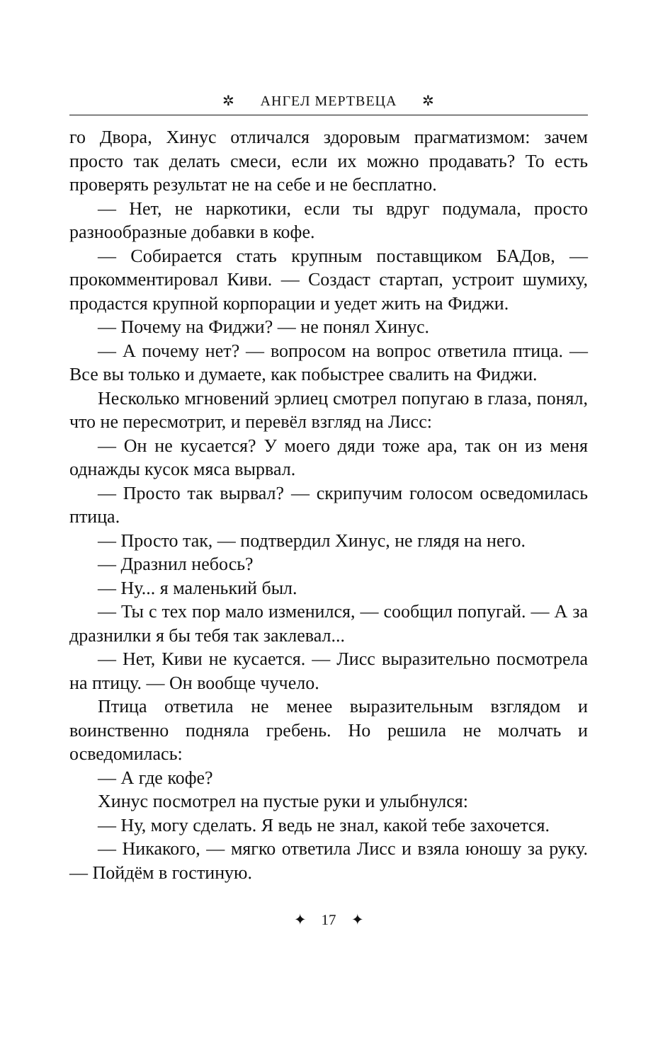✲ АНГЕЛ МЕРТВЕЦА ✲
го Двора, Хинус отличался здоровым прагматизмом: зачем просто так делать смеси, если их можно продавать? То есть проверять результат не на себе и не бесплатно.
— Нет, не наркотики, если ты вдруг подумала, просто разнообразные добавки в кофе.
— Собирается стать крупным поставщиком БАДов, — прокомментировал Киви. — Создаст стартап, устроит шумиху, продастся крупной корпорации и уедет жить на Фиджи.
— Почему на Фиджи? — не понял Хинус.
— А почему нет? — вопросом на вопрос ответила птица. — Все вы только и думаете, как побыстрее свалить на Фиджи.
Несколько мгновений эрлиец смотрел попугаю в глаза, понял, что не пересмотрит, и перевёл взгляд на Лисс:
— Он не кусается? У моего дяди тоже ара, так он из меня однажды кусок мяса вырвал.
— Просто так вырвал? — скрипучим голосом осведомилась птица.
— Просто так, — подтвердил Хинус, не глядя на него.
— Дразнил небось?
— Ну... я маленький был.
— Ты с тех пор мало изменился, — сообщил попугай. — А за дразнилки я бы тебя так заклевал...
— Нет, Киви не кусается. — Лисс выразительно посмотрела на птицу. — Он вообще чучело.
Птица ответила не менее выразительным взглядом и воинственно подняла гребень. Но решила не молчать и осведомилась:
— А где кофе?
Хинус посмотрел на пустые руки и улыбнулся:
— Ну, могу сделать. Я ведь не знал, какой тебе захочется.
— Никакого, — мягко ответила Лисс и взяла юношу за руку. — Пойдём в гостиную.
✦ 17 ✦